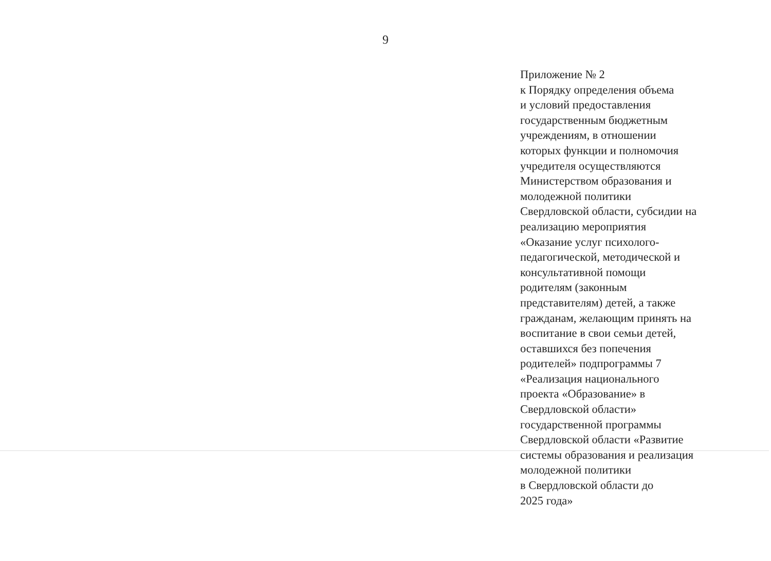9
Приложение № 2
к Порядку определения объема
и условий предоставления
государственным бюджетным
учреждениям, в отношении
которых функции и полномочия
учредителя осуществляются
Министерством образования и
молодежной политики
Свердловской области, субсидии на
реализацию мероприятия
«Оказание услуг психолого-
педагогической, методической и
консультативной помощи
родителям (законным
представителям) детей, а также
гражданам, желающим принять на
воспитание в свои семьи детей,
оставшихся без попечения
родителей» подпрограммы 7
«Реализация национального
проекта «Образование» в
Свердловской области»
государственной программы
Свердловской области «Развитие
системы образования и реализация
молодежной политики
в Свердловской области до
2025 года»